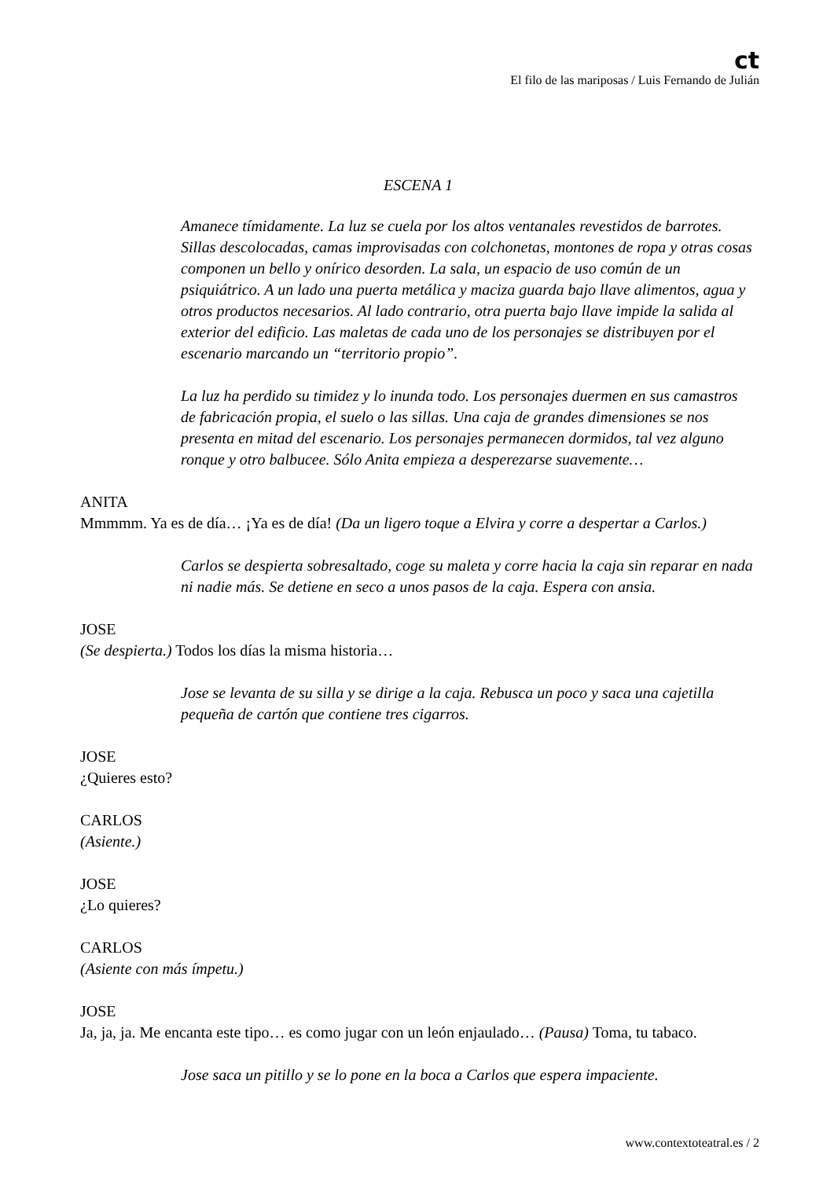ct
El filo de las mariposas / Luis Fernando de Julián
ESCENA 1
Amanece tímidamente. La luz se cuela por los altos ventanales revestidos de barrotes. Sillas descolocadas, camas improvisadas con colchonetas, montones de ropa y otras cosas componen un bello y onírico desorden. La sala, un espacio de uso común de un psiquiátrico. A un lado una puerta metálica y maciza guarda bajo llave alimentos, agua y otros productos necesarios. Al lado contrario, otra puerta bajo llave impide la salida al exterior del edificio. Las maletas de cada uno de los personajes se distribuyen por el escenario marcando un “territorio propio”.
La luz ha perdido su timidez y lo inunda todo. Los personajes duermen en sus camastros de fabricación propia, el suelo o las sillas. Una caja de grandes dimensiones se nos presenta en mitad del escenario. Los personajes permanecen dormidos, tal vez alguno ronque y otro balbucee. Sólo Anita empieza a desperezarse suavemente…
ANITA
Mmmmm. Ya es de día… ¡Ya es de día! (Da un ligero toque a Elvira y corre a despertar a Carlos.)
Carlos se despierta sobresaltado, coge su maleta y corre hacia la caja sin reparar en nada ni nadie más. Se detiene en seco a unos pasos de la caja. Espera con ansia.
JOSE
(Se despierta.) Todos los días la misma historia…
Jose se levanta de su silla y se dirige a la caja. Rebusca un poco y saca una cajetilla pequeña de cartón que contiene tres cigarros.
JOSE
¿Quieres esto?
CARLOS
(Asiente.)
JOSE
¿Lo quieres?
CARLOS
(Asiente con más ímpetu.)
JOSE
Ja, ja, ja. Me encanta este tipo… es como jugar con un león enjaulado… (Pausa) Toma, tu tabaco.
Jose saca un pitillo y se lo pone en la boca a Carlos que espera impaciente.
www.contextoteatral.es / 2